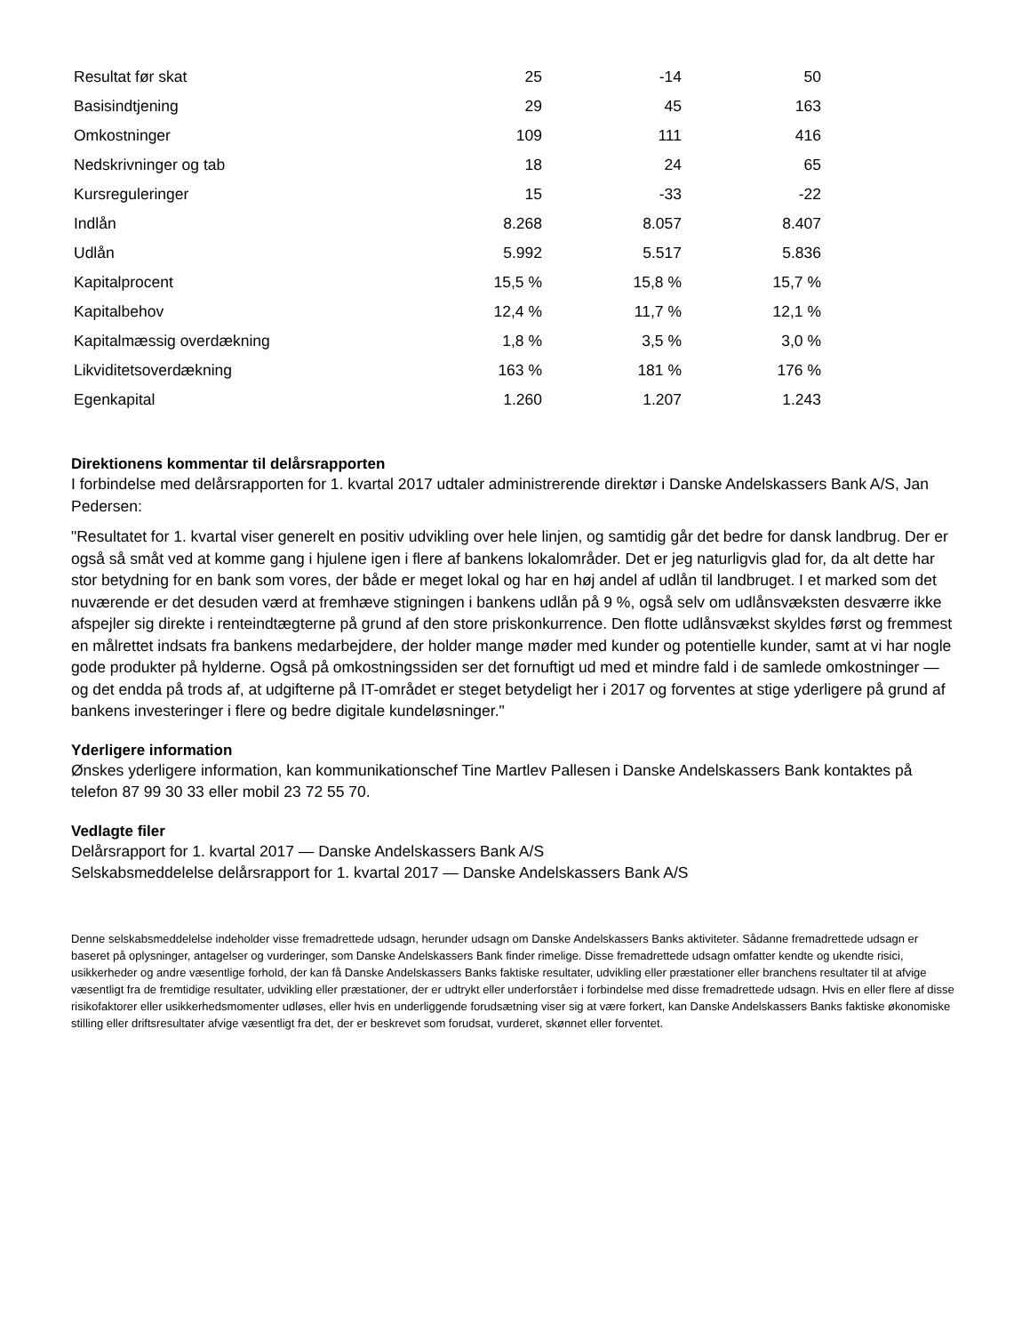| Resultat før skat | 25 | -14 | 50 |
| Basisindtjening | 29 | 45 | 163 |
| Omkostninger | 109 | 111 | 416 |
| Nedskrivninger og tab | 18 | 24 | 65 |
| Kursreguleringer | 15 | -33 | -22 |
| Indlån | 8.268 | 8.057 | 8.407 |
| Udlån | 5.992 | 5.517 | 5.836 |
| Kapitalprocent | 15,5 % | 15,8 % | 15,7 % |
| Kapitalbehov | 12,4 % | 11,7 % | 12,1 % |
| Kapitalmæssig overdækning | 1,8 % | 3,5 % | 3,0 % |
| Likviditetsoverdækning | 163 % | 181 % | 176 % |
| Egenkapital | 1.260 | 1.207 | 1.243 |
Direktionens kommentar til delårsrapporten
I forbindelse med delårsrapporten for 1. kvartal 2017 udtaler administrerende direktør i Danske Andelskassers Bank A/S, Jan Pedersen:
"Resultatet for 1. kvartal viser generelt en positiv udvikling over hele linjen, og samtidig går det bedre for dansk landbrug. Der er også så småt ved at komme gang i hjulene igen i flere af bankens lokalområder. Det er jeg naturligvis glad for, da alt dette har stor betydning for en bank som vores, der både er meget lokal og har en høj andel af udlån til landbruget. I et marked som det nuværende er det desuden værd at fremhæve stigningen i bankens udlån på 9 %, også selv om udlånsvæksten desværre ikke afspejler sig direkte i renteindtægterne på grund af den store priskonkurrence. Den flotte udlånsvækst skyldes først og fremmest en målrettet indsats fra bankens medarbejdere, der holder mange møder med kunder og potentielle kunder, samt at vi har nogle gode produkter på hylderne. Også på omkostningssiden ser det fornuftigt ud med et mindre fald i de samlede omkostninger — og det endda på trods af, at udgifterne på IT-området er steget betydeligt her i 2017 og forventes at stige yderligere på grund af bankens investeringer i flere og bedre digitale kundeløsninger."
Yderligere information
Ønskes yderligere information, kan kommunikationschef Tine Martlev Pallesen i Danske Andelskassers Bank kontaktes på telefon 87 99 30 33 eller mobil 23 72 55 70.
Vedlagte filer
Delårsrapport for 1. kvartal 2017 — Danske Andelskassers Bank A/S
Selskabsmeddelelse delårsrapport for 1. kvartal 2017 — Danske Andelskassers Bank A/S
Denne selskabsmeddelelse indeholder visse fremadrettede udsagn, herunder udsagn om Danske Andelskassers Banks aktiviteter. Sådanne fremadrettede udsagn er baseret på oplysninger, antagelser og vurderinger, som Danske Andelskassers Bank finder rimelige. Disse fremadrettede udsagn omfatter kendte og ukendte risici, usikkerheder og andre væsentlige forhold, der kan få Danske Andelskassers Banks faktiske resultater, udvikling eller præstationer eller branchens resultater til at afvige væsentligt fra de fremtidige resultater, udvikling eller præstationer, der er udtrykt eller underforståeт i forbindelse med disse fremadrettede udsagn. Hvis en eller flere af disse risikofaktorer eller usikkerhedsmomenter udløses, eller hvis en underliggende forudsætning viser sig at være forkert, kan Danske Andelskassers Banks faktiske økonomiske stilling eller driftsresultater afvige væsentligt fra det, der er beskrevet som forudsat, vurderet, skønnet eller forventet.